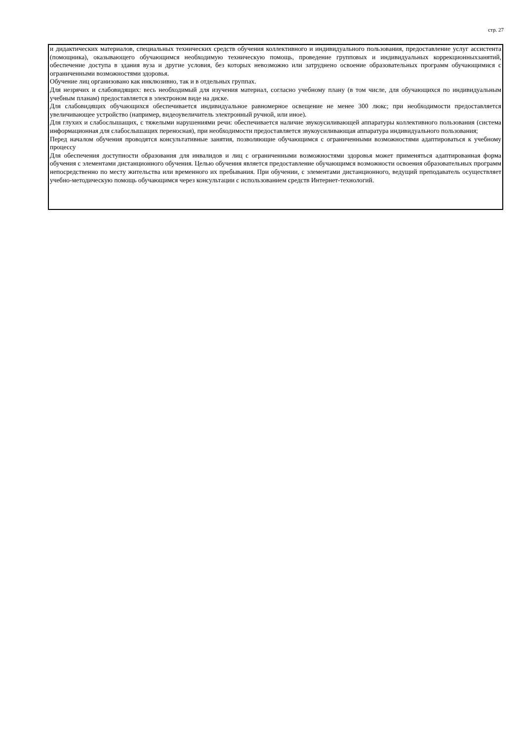стр. 27
и дидактических материалов, специальных технических средств обучения коллективного и индивидуального пользования, предоставление услуг ассистента (помощника), оказывающего обучающимся необходимую техническую помощь, проведение групповых и индивидуальных коррекционныхзанятий, обеспечение доступа в здания вуза и другие условия, без которых невозможно или затруднено освоение образовательных программ обучающимися с ограниченными возможностями здоровья.
Обучение лиц организовано как инклюзивно, так и в отдельных группах.
Для незрячих и слабовидящих: весь необходимый для изучения материал, согласно учебному плану (в том числе, для обучающихся по индивидуальным учебным планам) предоставляется в электроном виде на диске.
Для слабовидящих обучающихся обеспечивается индивидуальное равномерное освещение не менее 300 люкс; при необходимости предоставляется увеличивающее устройство (например, видеоувеличитель электронный ручной, или иное).
Для глухих и слабослышащих, с тяжелыми нарушениями речи: обеспечивается наличие звукоусиливающей аппаратуры коллективного пользования (система информационная для слабослышащих переносная), при необходимости предоставляется звукоусиливающая аппаратура индивидуального пользования;
Перед началом обучения проводятся консультативные занятия, позволяющие обучающимся с ограниченными возможностями адаптироваться к учебному процессу
Для обеспечения доступности образования для инвалидов и лиц с ограниченными возможностями здоровья может применяться адаптированная форма обучения с элементами дистанционного обучения. Целью обучения является предоставление обучающимся возможности освоения образовательных программ непосредственно по месту жительства или временного их пребывания. При обучении, с элементами дистанционного, ведущий преподаватель осуществляет учебно-методическую помощь обучающимся через консультации с использованием средств Интернет-технологий.